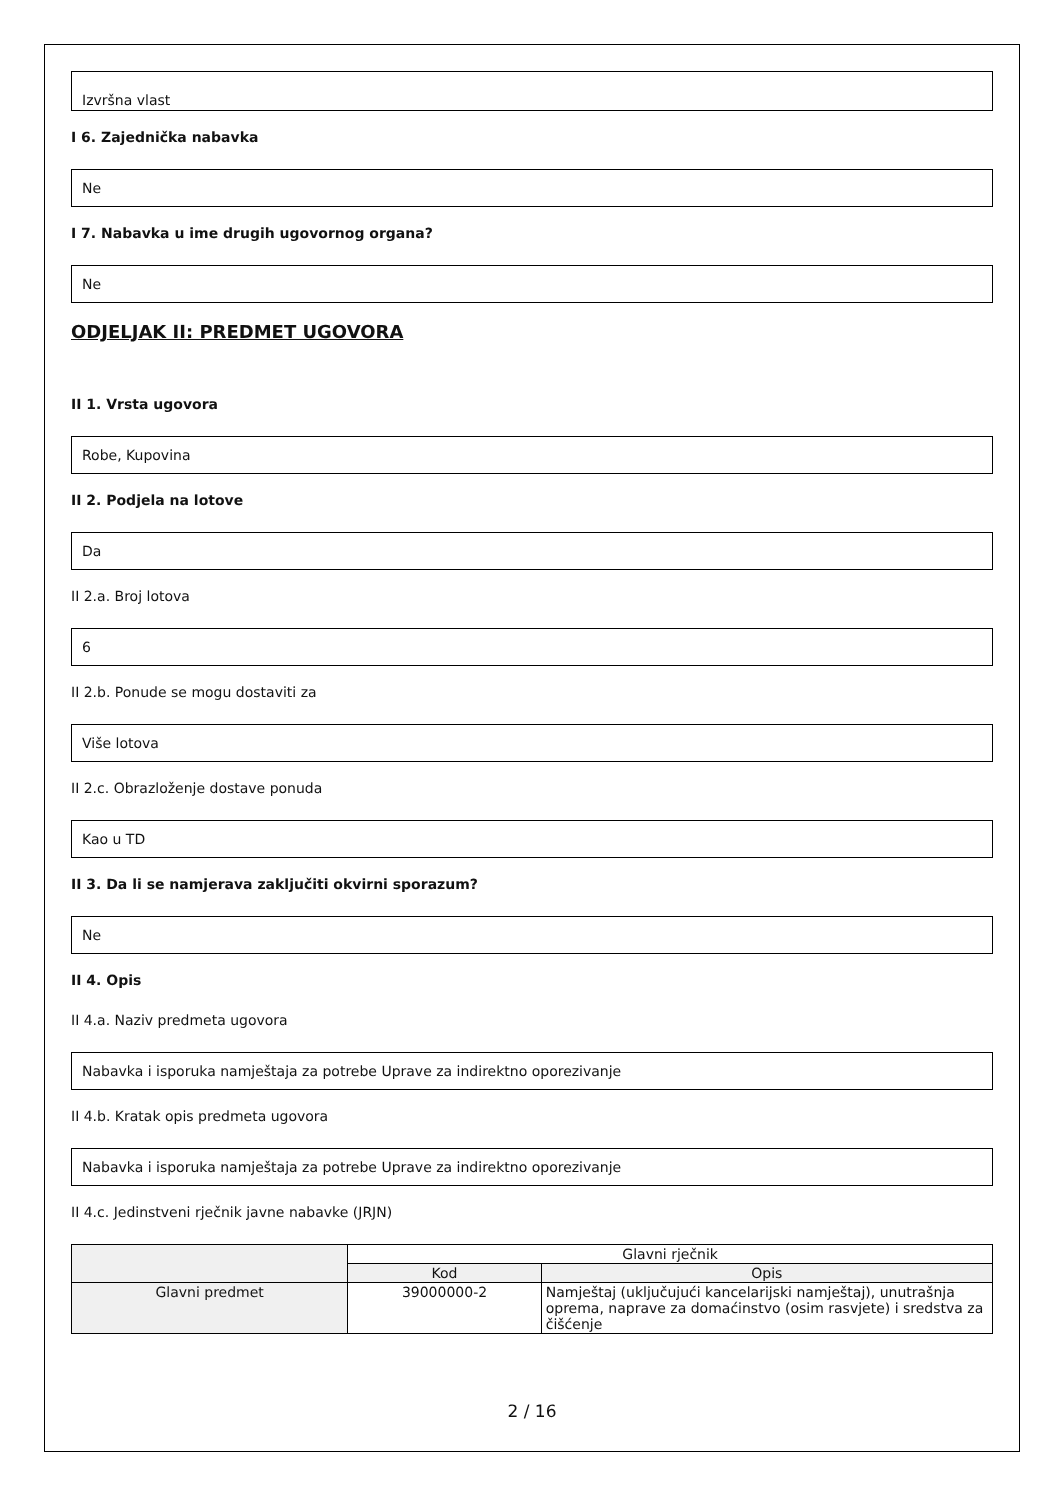Izvršna vlast
I 6. Zajednička nabavka
Ne
I 7. Nabavka u ime drugih ugovornog organa?
Ne
ODJELJAK II: PREDMET UGOVORA
II 1. Vrsta ugovora
Robe, Kupovina
II 2. Podjela na lotove
Da
II 2.a. Broj lotova
6
II 2.b. Ponude se mogu dostaviti za
Više lotova
II 2.c. Obrazloženje dostave ponuda
Kao u TD
II 3. Da li se namjerava zaključiti okvirni sporazum?
Ne
II 4. Opis
II 4.a. Naziv predmeta ugovora
Nabavka i isporuka namještaja za potrebe Uprave za indirektno oporezivanje
II 4.b. Kratak opis predmeta ugovora
Nabavka i isporuka namještaja za potrebe Uprave za indirektno oporezivanje
II 4.c. Jedinstveni rječnik javne nabavke (JRJN)
| | Glavni rječnik | |
| --- | --- | --- |
| | Kod | Opis |
| Glavni predmet | 39000000-2 | Namještaj (uključujući kancelarijski namještaj), unutrašnja oprema, naprave za domaćinstvo (osim rasvjete) i sredstva za čišćenje |
2 / 16